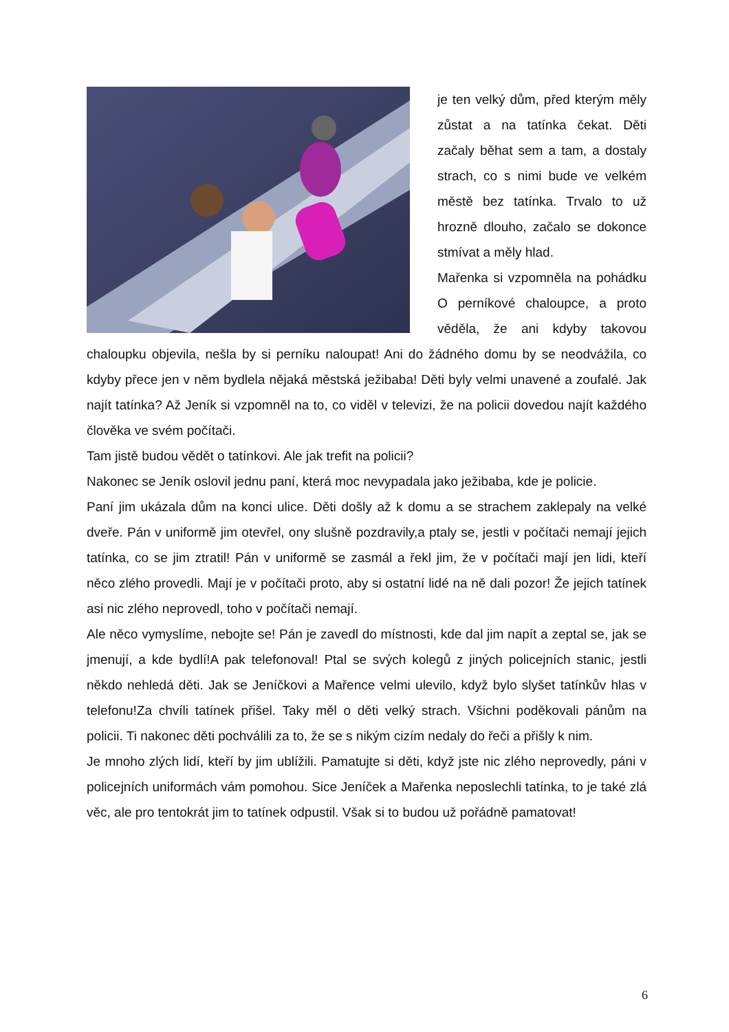je ten velký dům, před kterým měly zůstat a na tatínka čekat. Děti začaly běhat sem a tam, a dostaly strach, co s nimi bude ve velkém městě bez tatínka. Trvalo to už hrozně dlouho, začalo se dokonce stmívat a měly hlad.
Mařenka si vzpomněla na pohádku O perníkové chaloupce, a proto věděla, že ani kdyby takovou chaloupku objevila, nešla by si perníku naloupat! Ani do žádného domu by se neodvážila, co kdyby přece jen v něm bydlela nějaká městská ježibaba! Děti byly velmi unavené a zoufalé. Jak najít tatínka? Až Jeník si vzpomněl na to, co viděl v televizi, že na policii dovedou najít každého člověka ve svém počítači.
Tam jistě budou vědět o tatínkovi. Ale jak trefit na policii?
Nakonec se Jeník oslovil jednu paní, která moc nevypadala jako ježibaba, kde je policie.
Paní jim ukázala dům na konci ulice. Děti došly až k domu a se strachem zaklepaly na velké dveře. Pán v uniformě jim otevřel, ony slušně pozdravily,a ptaly se, jestli v počítači nemají jejich tatínka, co se jim ztratil! Pán v uniformě se zasmál a řekl jim, že v počítači mají jen lidi, kteří něco zlého provedli. Mají je v počítači proto, aby si ostatní lidé na ně dali pozor! Že jejich tatínek asi nic zlého neprovedl, toho v počítači nemají.
Ale něco vymyslíme, nebojte se! Pán je zavedl do místnosti, kde dal jim napít a zeptal se, jak se jmenují, a kde bydlí!A pak telefonoval! Ptal se svých kolegů z jiných policejních stanic, jestli někdo nehledá děti. Jak se Jeníčkovi a Mařence velmi ulevilo, když bylo slyšet tatínkův hlas v telefonu!Za chvíli tatínek přišel. Taky měl o děti velký strach. Všichni poděkovali pánům na policii. Ti nakonec děti pochválili za to, že se s nikým cizím nedaly do řeči a přišly k nim.
Je mnoho zlých lidí, kteří by jim ublížili. Pamatujte si děti, když jste nic zlého neprovedly, páni v policejních uniformách vám pomohou. Sice Jeníček a Mařenka neposlechli tatínka, to je také zlá věc, ale pro tentokrát jim to tatínek odpustil. Však si to budou už pořádně pamatovat!
6